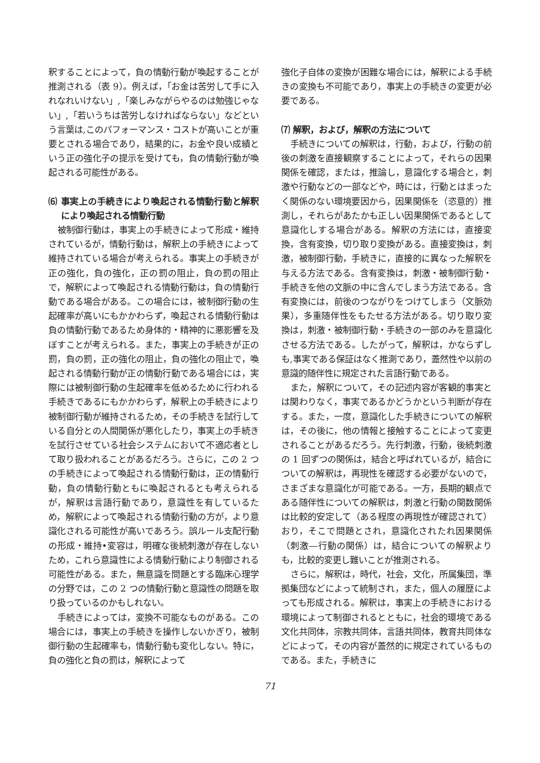釈することによって，負の情動行動が喚起することが推測される（表 9）。例えば，「お金は苦労して手に入れなれいけない」,「楽しみながらやるのは勉強じゃない」,「若いうちは苦労しなければならない」などという言葉は,このパフォーマンス・コストが高いことが重要とされる場合であり，結果的に，お金や良い成績という正の強化子の提示を受けても，負の情動行動が喚起される可能性がある。
⑹ 事実上の手続きにより喚起される情動行動と解釈により喚起される情動行動
被制御行動は，事実上の手続きによって形成・維持されているが，情動行動は，解釈上の手続きによって維持されている場合が考えられる。事実上の手続きが正の強化，負の強化，正の罰の阻止，負の罰の阻止で，解釈によって喚起される情動行動は，負の情動行動である場合がある。この場合には，被制御行動の生起確率が高いにもかかわらず，喚起される情動行動は負の情動行動であるため身体的・精神的に悪影響を及ぼすことが考えられる。また，事実上の手続きが正の罰，負の罰，正の強化の阻止，負の強化の阻止で，喚起される情動行動が正の情動行動である場合には，実際には被制御行動の生起確率を低めるために行われる手続きであるにもかかわらず，解釈上の手続きにより被制御行動が維持されるため，その手続きを試行している自分との人間関係が悪化したり，事実上の手続きを試行させている社会システムにおいて不適応者として取り扱われることがあるだろう。さらに，この 2 つの手続きによって喚起される情動行動は，正の情動行動，負の情動行動ともに喚起されるとも考えられるが，解釈は言語行動であり，意識性を有しているため，解釈によって喚起される情動行動の方が，より意識化される可能性が高いであろう。誤ルール支配行動の形成・維持•変容は，明確な後続刺激が存在しないため，これら意識性による情動行動により制御される可能性がある。また，無意識を問題とする臨床心理学の分野では，この 2 つの情動行動と意識性の問題を取り扱っているのかもしれない。
手続きによっては，変換不可能なものがある。この場合には，事実上の手続きを操作しないかぎり，被制御行動の生起確率も，情動行動も変化しない。特に，負の強化と負の罰は，解釈によって
強化子自体の変換が困難な場合には，解釈による手続きの変換も不可能であり，事実上の手続きの変更が必要である。
⑺ 解釈，および，解釈の方法について
手続きについての解釈は，行動，および，行動の前後の刺激を直接観察することによって，それらの因果関係を確認，または，推論し，意識化する場合と，刺激や行動などの一部などや，時には，行動とはまったく関係のない環境要因から，因果関係を（恣意的）推測し，それらがあたかも正しい因果関係であるとして意識化しする場合がある。解釈の方法には，直接変換，含有変換，切り取り変換がある。直接変換は，刺激，被制御行動，手続きに，直接的に異なった解釈を与える方法である。含有変換は，刺激・被制御行動・手続きを他の文脈の中に含んでしまう方法である。含有変換には，前後のつながりをつけてしまう（文脈効果），多重随伴性をもたせる方法がある。切り取り変換は，刺激・被制御行動・手続きの一部のみを意識化させる方法である。したがって，解釈は，かならずしも,事実である保証はなく推測であり，蓋然性や以前の意識的随伴性に規定された言語行動である。
また，解釈について，その記述内容が客観的事実とは関わりなく，事実であるかどうかという判断が存在する。また，一度，意識化した手続きについての解釈は，その後に，他の情報と接触することによって変更されることがあるだろう。先行刺激，行動，後続刺激の 1 回ずつの関係は，結合と呼ばれているが，結合についての解釈は，再現性を確認する必要がないので，さまざまな意識化が可能である。一方，長期的観点である随伴性についての解釈は，刺激と行動の関数関係は比較的安定して（ある程度の再現性が確認されて）おり，そこで問題とされ，意識化されたれ因果関係（刺激―行動の関係）は，結合についての解釈よりも，比較的変更し難いことが推測される。
さらに，解釈は，時代，社会，文化，所属集団，準拠集団などによって統制され，また，個人の履歴によっても形成される。解釈は，事実上の手続きにおける環境によって制御されるとともに，社会的環境である文化共同体，宗教共同体，言語共同体，教育共同体などによって，その内容が蓋然的に規定されているものである。また，手続きに
71